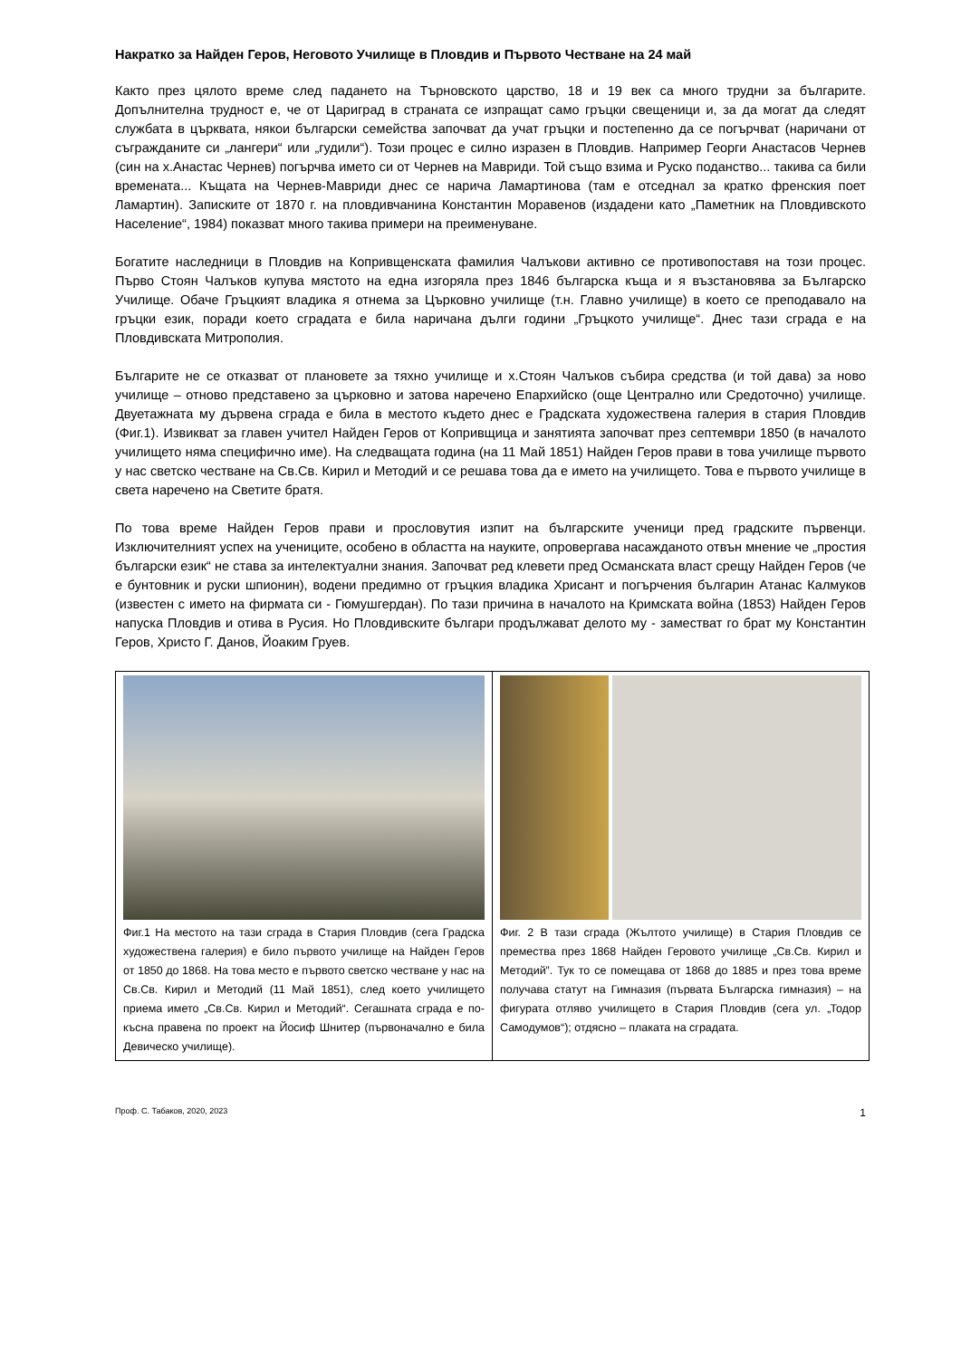Накратко за Найден Геров, Неговото Училище в Пловдив и Първото Честване на 24 май
Както през цялото време след падането на Търновското царство, 18 и 19 век са много трудни за българите. Допълнителна трудност е, че от Цариград в страната се изпращат само гръцки свещеници и, за да могат да следят службата в църквата, някои български семейства започват да учат гръцки и постепенно да се погърчват (наричани от съгражданите си „лангери“ или „гудили“). Този процес е силно изразен в Пловдив. Например Георги Анастасов Чернев (син на х.Анастас Чернев) погърчва името си от Чернев на Мавриди. Той също взима и Руско поданство... такива са били времената... Къщата на Чернев-Мавриди днес се нарича Ламартинова (там е отседнал за кратко френския поет Ламартин). Записките от 1870 г. на пловдивчанина Константин Моравенов (издадени като „Паметник на Пловдивското Население“, 1984) показват много такива примери на преименуване.
Богатите наследници в Пловдив на Копривщенската фамилия Чалъкови активно се противопоставя на този процес. Първо Стоян Чалъков купува мястото на една изгоряла през 1846 българска къща и я възстановява за Българско Училище. Обаче Гръцкият владика я отнема за Църковно училище (т.н. Главно училище) в което се преподавало на гръцки език, поради което сградата е била наричана дълги години „Гръцкото училище“. Днес тази сграда е на Пловдивската Митрополия.
Българите не се отказват от плановете за тяхно училище и х.Стоян Чалъков събира средства (и той дава) за ново училище – отново представено за църковно и затова наречено Епархийско (още Централно или Средоточно) училище. Двуетажната му дървена сграда е била в местото където днес е Градската художествена галерия в стария Пловдив (Фиг.1). Извикват за главен учител Найден Геров от Копривщица и занятията започват през септември 1850 (в началото училището няма специфично име). На следващата година (на 11 Май 1851) Найден Геров прави в това училище първото у нас светско честване на Св.Св. Кирил и Методий и се решава това да е името на училището. Това е първото училище в света наречено на Светите братя.
По това време Найден Геров прави и прословутия изпит на българските ученици пред градските първенци. Изключителният успех на учениците, особено в областта на науките, опровергава насажданото отвън мнение че „простия български език“ не става за интелектуални знания. Започват ред клевети пред Османската власт срещу Найден Геров (че е бунтовник и руски шпионин), водени предимно от гръцкия владика Хрисант и погърчения българин Атанас Калмуков (известен с името на фирмата си - Гюмушгердан). По тази причина в началото на Кримската война (1853) Найден Геров напуска Пловдив и отива в Русия. Но Пловдивските българи продължават делото му - заместват го брат му Константин Геров, Христо Г. Данов, Йоаким Груев.
| Фиг.1 На местото на тази сграда в Стария Пловдив (сега Градска художествена галерия) е било първото училище на Найден Геров от 1850 до 1868. На това место е първото светско честване у нас на Св.Св. Кирил и Методий (11 Май 1851), след което училището приема името „Св.Св. Кирил и Методий“. Сегашната сграда е по-късна правена по проект на Йосиф Шнитер (първоначално е била Девическо училище). | Фиг. 2 В тази сграда (Жълтото училище) в Стария Пловдив се премества през 1868 Найден Геровото училище „Св.Св. Кирил и Методий”. Тук то се помещава от 1868 до 1885 и през това време получава статут на Гимназия (първата Българска гимназия) – на фигурата отляво училището в Стария Пловдив (сега ул. „Тодор Самодумов“); отдясно – плаката на сградата. |
Проф. С. Табаков, 2020, 2023 1